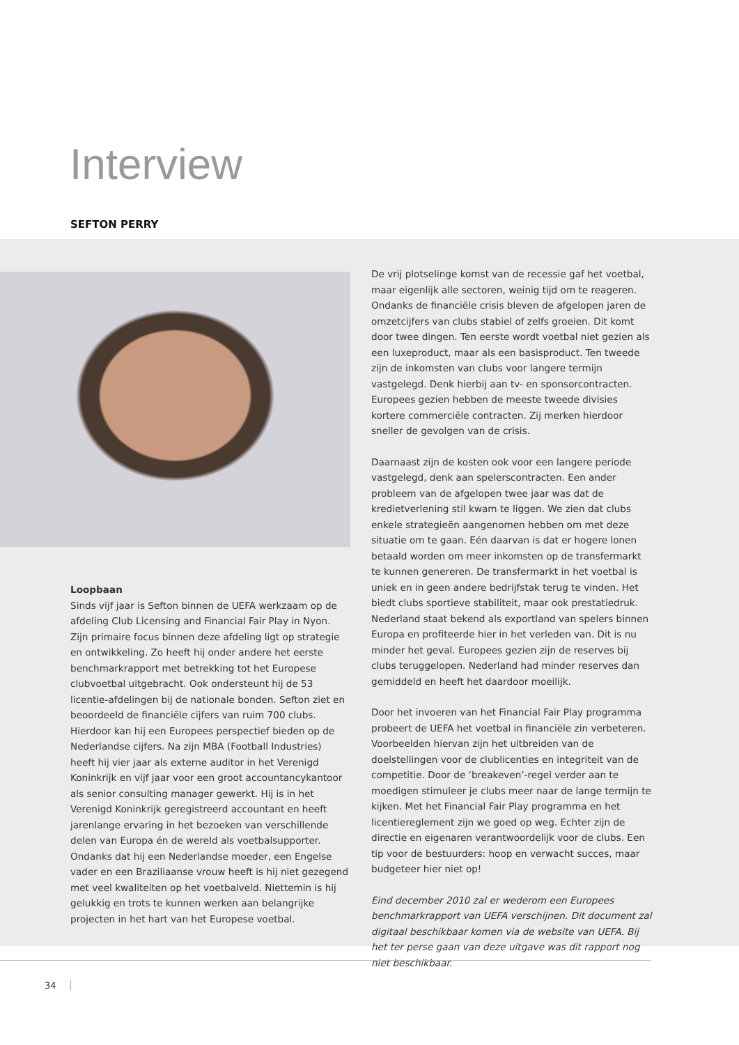Interview
SEFTON PERRY
Loopbaan
Sinds vijf jaar is Sefton binnen de UEFA werkzaam op de afdeling Club Licensing and Financial Fair Play in Nyon. Zijn primaire focus binnen deze afdeling ligt op strategie en ontwikkeling. Zo heeft hij onder andere het eerste benchmarkrapport met betrekking tot het Europese clubvoetbal uitgebracht. Ook ondersteunt hij de 53 licentie-afdelingen bij de nationale bonden. Sefton ziet en beoordeeld de financiële cijfers van ruim 700 clubs. Hierdoor kan hij een Europees perspectief bieden op de Nederlandse cijfers. Na zijn MBA (Football Industries) heeft hij vier jaar als externe auditor in het Verenigd Koninkrijk en vijf jaar voor een groot accountancykantoor als senior consulting manager gewerkt. Hij is in het Verenigd Koninkrijk geregistreerd accountant en heeft jarenlange ervaring in het bezoeken van verschillende delen van Europa én de wereld als voetbalsupporter. Ondanks dat hij een Nederlandse moeder, een Engelse vader en een Braziliaanse vrouw heeft is hij niet gezegend met veel kwaliteiten op het voetbalveld. Niettemin is hij gelukkig en trots te kunnen werken aan belangrijke projecten in het hart van het Europese voetbal.
De vrij plotselinge komst van de recessie gaf het voetbal, maar eigenlijk alle sectoren, weinig tijd om te reageren. Ondanks de financiële crisis bleven de afgelopen jaren de omzetcijfers van clubs stabiel of zelfs groeien. Dit komt door twee dingen. Ten eerste wordt voetbal niet gezien als een luxeproduct, maar als een basisproduct. Ten tweede zijn de inkomsten van clubs voor langere termijn vastgelegd. Denk hierbij aan tv- en sponsorcontracten. Europees gezien hebben de meeste tweede divisies kortere commerciële contracten. Zij merken hierdoor sneller de gevolgen van de crisis.
Daarnaast zijn de kosten ook voor een langere periode vastgelegd, denk aan spelerscontracten. Een ander probleem van de afgelopen twee jaar was dat de kredietverlening stil kwam te liggen. We zien dat clubs enkele strategieën aangenomen hebben om met deze situatie om te gaan. Eén daarvan is dat er hogere lonen betaald worden om meer inkomsten op de transfermarkt te kunnen genereren. De transfermarkt in het voetbal is uniek en in geen andere bedrijfstak terug te vinden. Het biedt clubs sportieve stabiliteit, maar ook prestatiedruk. Nederland staat bekend als exportland van spelers binnen Europa en profiteerde hier in het verleden van. Dit is nu minder het geval. Europees gezien zijn de reserves bij clubs teruggelopen. Nederland had minder reserves dan gemiddeld en heeft het daardoor moeilijk.
Door het invoeren van het Financial Fair Play programma probeert de UEFA het voetbal in financiële zin verbeteren. Voorbeelden hiervan zijn het uitbreiden van de doelstellingen voor de clublicenties en integriteit van de competitie. Door de ‘breakeven’-regel verder aan te moedigen stimuleer je clubs meer naar de lange termijn te kijken. Met het Financial Fair Play programma en het licentiereglement zijn we goed op weg. Echter zijn de directie en eigenaren verantwoordelijk voor de clubs. Een tip voor de bestuurders: hoop en verwacht succes, maar budgeteer hier niet op!
Eind december 2010 zal er wederom een Europees benchmarkrapport van UEFA verschijnen. Dit document zal digitaal beschikbaar komen via de website van UEFA. Bij het ter perse gaan van deze uitgave was dit rapport nog niet beschikbaar.
34